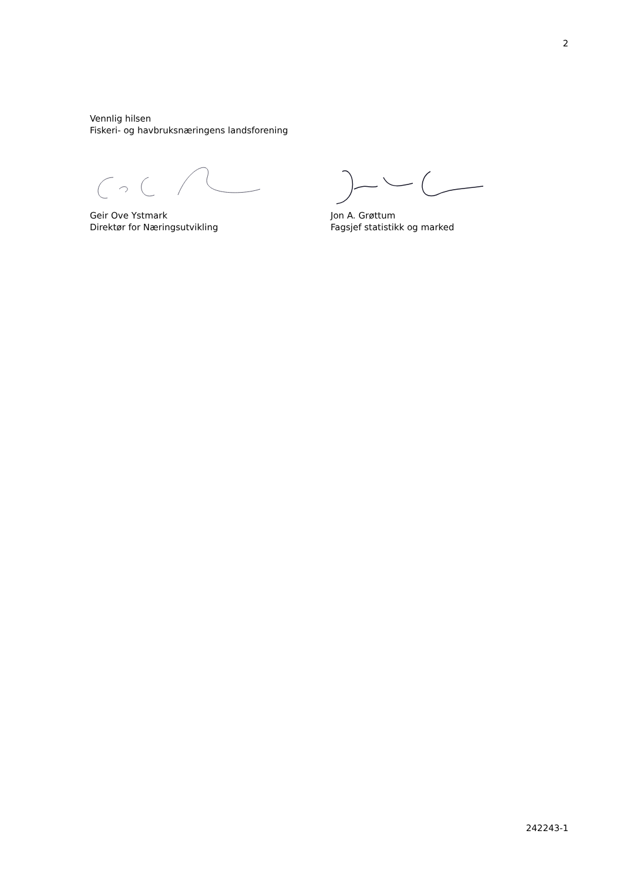2
Vennlig hilsen
Fiskeri- og havbruksnæringens landsforening
Geir Ove Ystmark
Direktør for Næringsutvikling
Jon A. Grøttum
Fagsjef statistikk og marked
242243-1